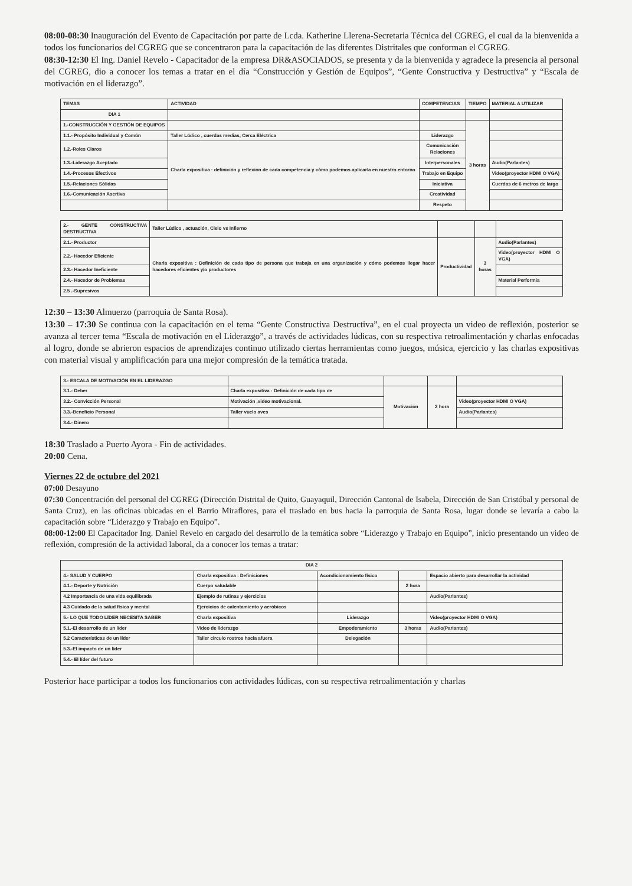08:00-08:30 Inauguración del Evento de Capacitación por parte de Lcda. Katherine Llerena-Secretaria Técnica del CGREG, el cual da la bienvenida a todos los funcionarios del CGREG que se concentraron para la capacitación de las diferentes Distritales que conforman el CGREG.
08:30-12:30 El Ing. Daniel Revelo - Capacitador de la empresa DR&ASOCIADOS, se presenta y da la bienvenida y agradece la presencia al personal del CGREG, dio a conocer los temas a tratar en el día “Construcción y Gestión de Equipos”, “Gente Constructiva y Destructiva” y “Escala de motivación en el liderazgo”.
| TEMAS | ACTIVIDAD | COMPETENCIAS | TIEMPO | MATERIAL A UTILIZAR |
| --- | --- | --- | --- | --- |
| DIA 1 | | | | |
| 1.-CONSTRUCCIÓN Y GESTIÓN DE EQUIPOS | | | 3 horas | |
| 1.1.- Propósito Individual y Común | Taller Lúdico , cuerdas medias, Cerca Eléctrica | Liderazgo | | |
| 1.2.-Roles Claros | Charla expositiva : definición y reflexión de cada competencia y cómo podemos aplicarla en nuestro entorno | Comunicación Relaciones | | |
| 1.3.-Liderazgo Aceptado | | Interpersonales | | Audio(Parlantes) |
| 1.4.-Procesos Efectivos | | Trabajo en Equipo | | Video(proyector HDMI O VGA) |
| 1.5.-Relaciones Sólidas | | Iniciativa | | Cuerdas de 6 metros de largo |
| 1.6.-Comunicación Asertiva | | Creatividad | | |
| | | Respeto | | |
| 2.- GENTE CONSTRUCTIVA DESTRUCTIVA | Taller Lúdico , actuación, Cielo vs Infierno | | | |
| 2.1.- Productor | Charla expositiva : Definición de cada tipo de persona que trabaja en una organización y cómo podemos llegar hacer hacedores eficientes y/o productores | Productividad | 3 horas | Audio(Parlantes) |
| 2.2.- Hacedor Eficiente | | | | Video(proyector HDMI O VGA) |
| 2.3.- Hacedor Ineficiente | | | | |
| 2.4.- Hacedor de Problemas | | | | Material Performia |
| 2.5 .-Supresivos | | | | |
12:30 – 13:30 Almuerzo (parroquia de Santa Rosa).
13:30 – 17:30 Se continua con la capacitación en el tema “Gente Constructiva Destructiva”, en el cual proyecta un video de reflexión, posterior se avanza al tercer tema “Escala de motivación en el Liderazgo”, a través de actividades lúdicas, con su respectiva retroalimentación y charlas enfocadas al logro, donde se abrieron espacios de aprendizajes continuo utilizado ciertas herramientas como juegos, música, ejercicio y las charlas expositivas con material visual y amplificación para una mejor compresión de la temática tratada.
| 3.- ESCALA DE MOTIVACIÓN EN EL LIDERAZGO | | | | |
| 3.1.- Deber | Charla expositiva : Definición de cada tipo de | Motivación | 2 hora | |
| 3.2.- Convicción Personal | Motivación ,video motivacional. | | | Video(proyector HDMI O VGA) |
| 3.3.-Beneficio Personal | Taller vuelo aves | | | Audio(Parlantes) |
| 3.4.- Dinero | | | | |
18:30 Traslado a Puerto Ayora - Fin de actividades.
20:00 Cena.
Viernes 22 de octubre del 2021
07:00 Desayuno
07:30 Concentración del personal del CGREG (Dirección Distrital de Quito, Guayaquil, Dirección Cantonal de Isabela, Dirección de San Cristóbal y personal de Santa Cruz), en las oficinas ubicadas en el Barrio Miraflores, para el traslado en bus hacia la parroquia de Santa Rosa, lugar donde se levaría a cabo la capacitación sobre “Liderazgo y Trabajo en Equipo”.
08:00-12:00 El Capacitador Ing. Daniel Revelo en cargado del desarrollo de la temática sobre “Liderazgo y Trabajo en Equipo”, inicio presentando un video de reflexión, compresión de la actividad laboral, da a conocer los temas a tratar:
| DIA 2 | | | | |
| 4.- SALUD Y CUERPO | Charla expositiva : Definiciones | Acondicionamiento físico | | Espacio abierto para desarrollar la actividad |
| 4.1.- Deporte y Nutrición | Cuerpo saludable | | 2 hora | |
| 4.2 Importancia de una vida equilibrada | Ejemplo de rutinas y ejercicios | | | Audio(Parlantes) |
| 4.3 Cuidado de la salud física y mental | Ejercicios de calentamiento y aeróbicos | | | |
| 5.- LO QUE TODO LÍDER NECESITA SABER | Charla expositiva | Liderazgo | | Video(proyector HDMI O VGA) |
| 5.1.-El desarrollo de un líder | Video de liderazgo | Empoderamiento | 3 horas | Audio(Parlantes) |
| 5.2 Características de un líder | Taller circulo rostros hacia afuera | Delegación | | |
| 5.3.-El impacto de un líder | | | | |
| 5.4.- El líder del futuro | | | | |
Posterior hace participar a todos los funcionarios con actividades lúdicas, con su respectiva retroalimentación y charlas